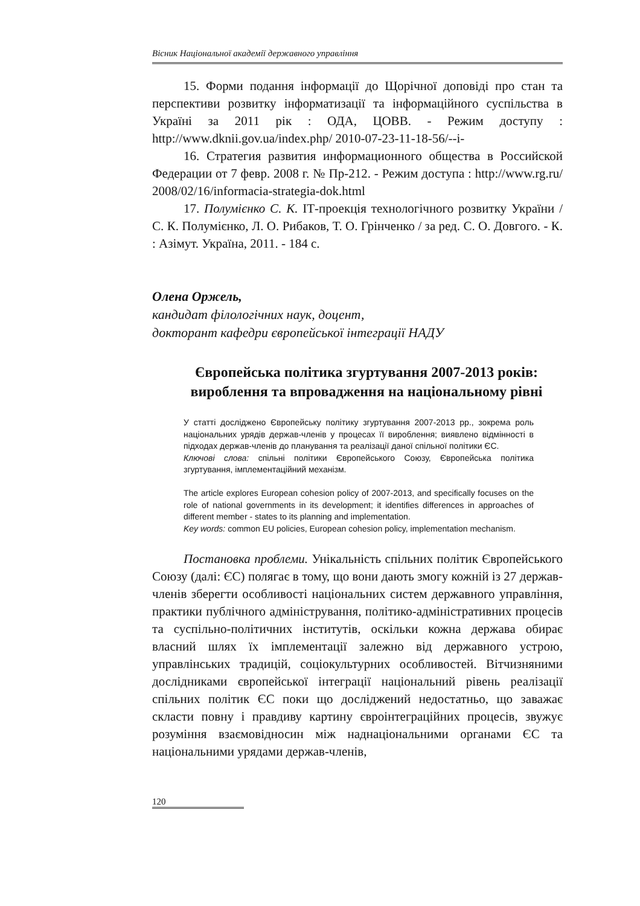Вісник Національної академії державного управління
15. Форми подання інформації до Щорічної доповіді про стан та перспективи розвитку інформатизації та інформаційного суспільства в Україні за 2011 рік : ОДА, ЦОВВ. - Режим доступу : http://www.dknii.gov.ua/index.php/ 2010-07-23-11-18-56/--і-
16. Стратегия развития информационного общества в Российской Федерации от 7 февр. 2008 г. № Пр-212. - Режим доступа : http://www.rg.ru/ 2008/02/16/informacia-strategia-dok.html
17. Полумієнко С. К. ІТ-проекція технологічного розвитку України / С. К. Полумієнко, Л. О. Рибаков, Т. О. Грінченко / за ред. С. О. Довгого. - К. : Азімут. Україна, 2011. - 184 с.
Олена Оржель,
кандидат філологічних наук, доцент,
докторант кафедри європейської інтеграції НАДУ
Європейська політика згуртування 2007-2013 років: вироблення та впровадження на національному рівні
У статті досліджено Європейську політику згуртування 2007-2013 рр., зокрема роль національних урядів держав-членів у процесах її вироблення; виявлено відмінності в підходах держав-членів до планування та реалізації даної спільної політики ЄС.
Ключові слова: спільні політики Європейського Союзу, Європейська політика згуртування, імплементаційний механізм.
The article explores European cohesion policy of 2007-2013, and specifically focuses on the role of national governments in its development; it identifies differences in approaches of different member - states to its planning and implementation.
Key words: common EU policies, European cohesion policy, implementation mechanism.
Постановка проблеми. Унікальність спільних політик Європейського Союзу (далі: ЄС) полягає в тому, що вони дають змогу кожній із 27 держав-членів зберегти особливості національних систем державного управління, практики публічного адміністрування, політико-адміністративних процесів та суспільно-політичних інститутів, оскільки кожна держава обирає власний шлях їх імплементації залежно від державного устрою, управлінських традицій, соціокультурних особливостей. Вітчизняними дослідниками європейської інтеграції національний рівень реалізації спільних політик ЄС поки що досліджений недостатньо, що заважає скласти повну і правдиву картину євроінтеграційних процесів, звужує розуміння взаємовідносин між наднаціональними органами ЄС та національними урядами держав-членів,
120